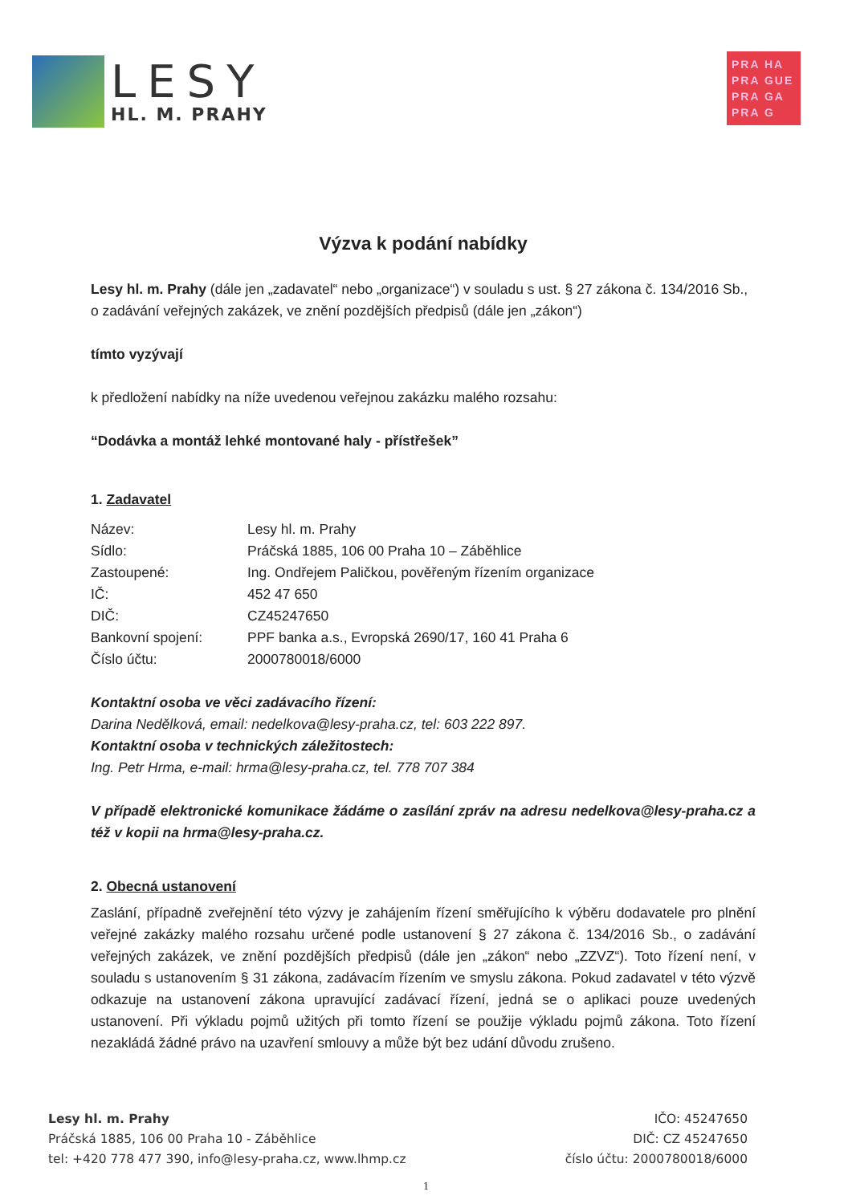LESY
HL. M. PRAHY
PRA HA
PRA GUE
PRA GA
PRA G
Výzva k podání nabídky
Lesy hl. m. Prahy (dále jen „zadavatel“ nebo „organizace“) v souladu s ust. § 27 zákona č. 134/2016 Sb., o zadávání veřejných zakázek, ve znění pozdějších předpisů (dále jen „zákon“)
tímto vyzývají
k předložení nabídky na níže uvedenou veřejnou zakázku malého rozsahu:
“Dodávka a montáž lehké montované haly - přístřešek”
1. Zadavatel
| Název: | Lesy hl. m. Prahy |
| Sídlo: | Práčská 1885, 106 00 Praha 10 – Záběhlice |
| Zastoupené: | Ing. Ondřejem Paličkou, pověřeným řízením organizace |
| IČ: | 452 47 650 |
| DIČ: | CZ45247650 |
| Bankovní spojení: | PPF banka a.s., Evropská 2690/17, 160 41 Praha 6 |
| Číslo účtu: | 2000780018/6000 |
Kontaktní osoba ve věci zadávacího řízení:
Darina Nedělková, email: nedelkova@lesy-praha.cz, tel: 603 222 897.
Kontaktní osoba v technických záležitostech:
Ing. Petr Hrma, e-mail: hrma@lesy-praha.cz, tel. 778 707 384
V případě elektronické komunikace žádáme o zasílání zpráv na adresu nedelkova@lesy-praha.cz a též v kopii na hrma@lesy-praha.cz.
2. Obecná ustanovení
Zaslání, případně zveřejnění této výzvy je zahájením řízení směřujícího k výběru dodavatele pro plnění veřejné zakázky malého rozsahu určené podle ustanovení § 27 zákona č. 134/2016 Sb., o zadávání veřejných zakázek, ve znění pozdějších předpisů (dále jen „zákon“ nebo „ZZVZ“). Toto řízení není, v souladu s ustanovením § 31 zákona, zadávacím řízením ve smyslu zákona. Pokud zadavatel v této výzvě odkazuje na ustanovení zákona upravující zadávací řízení, jedná se o aplikaci pouze uvedených ustanovení. Při výkladu pojmů užitých při tomto řízení se použije výkladu pojmů zákona. Toto řízení nezakládá žádné právo na uzavření smlouvy a může být bez udání důvodu zrušeno.
Lesy hl. m. Prahy
Práčská 1885, 106 00 Praha 10 - Záběhlice
tel: +420 778 477 390, info@lesy-praha.cz, www.lhmp.cz
IČO: 45247650
DIČ: CZ 45247650
číslo účtu: 2000780018/6000
1